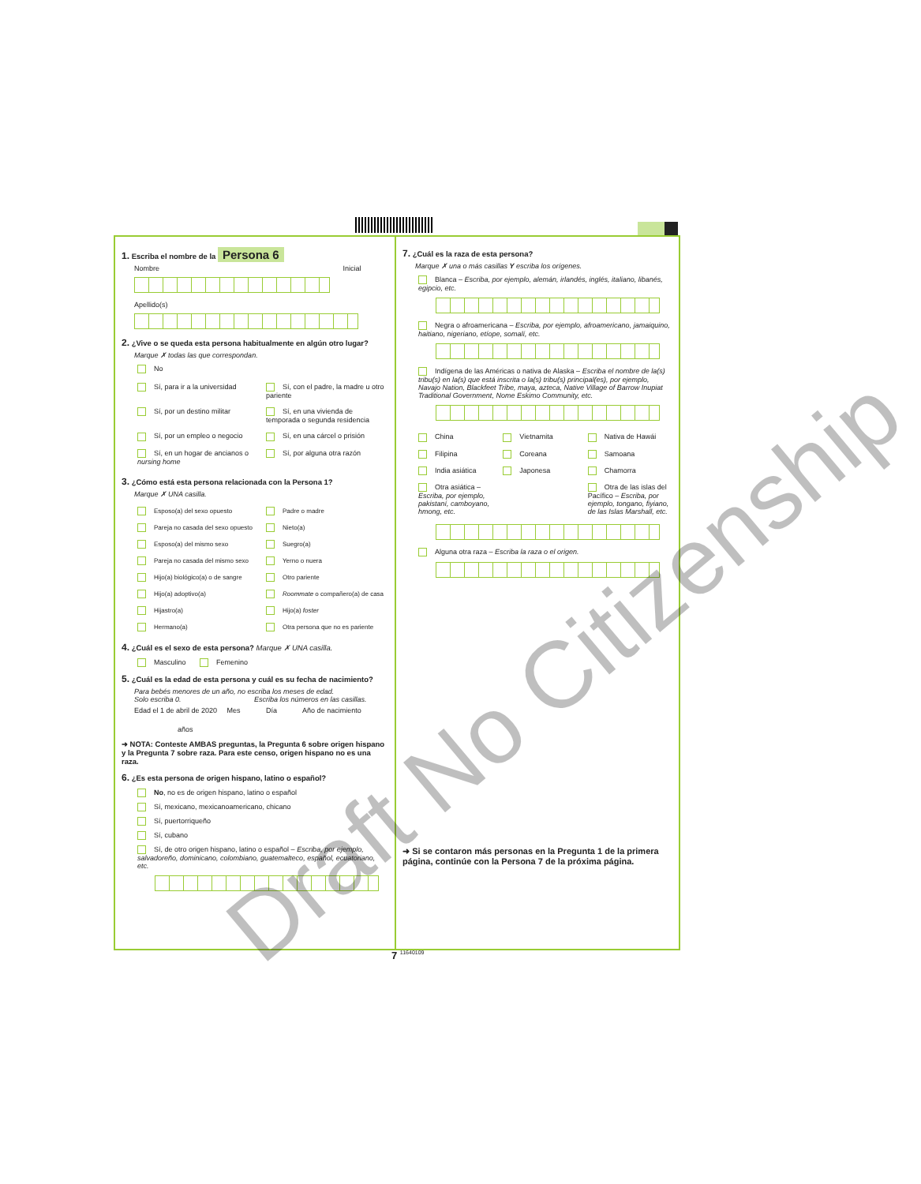1. Escriba el nombre de la Persona 6
Nombre Inicial
Apellido(s)
2. ¿Vive o se queda esta persona habitualmente en algún otro lugar?
Marque ✗ todas las que correspondan.
No
Sí, para ir a la universidad
Sí, con el padre, la madre u otro pariente
Sí, por un destino militar
Sí, en una vivienda de temporada o segunda residencia
Sí, por un empleo o negocio
Sí, en una cárcel o prisión
Sí, en un hogar de ancianos o nursing home
Sí, por alguna otra razón
3. ¿Cómo está esta persona relacionada con la Persona 1?
Marque ✗ UNA casilla.
Esposo(a) del sexo opuesto
Padre o madre
Pareja no casada del sexo opuesto
Nieto(a)
Esposo(a) del mismo sexo
Suegro(a)
Pareja no casada del mismo sexo
Yerno o nuera
Hijo(a) biológico(a) o de sangre
Otro pariente
Hijo(a) adoptivo(a)
Roommate o compañero(a) de casa
Hijastro(a)
Hijo(a) foster
Hermano(a)
Otra persona que no es pariente
4. ¿Cuál es el sexo de esta persona? Marque ✗ UNA casilla.
Masculino Femenino
5. ¿Cuál es la edad de esta persona y cuál es su fecha de nacimiento?
Para bebés menores de un año, no escriba los meses de edad.
Solo escriba 0. Escriba los números en las casillas.
Edad el 1 de abril de 2020 Mes Día Año de nacimiento
años
➜ NOTA: Conteste AMBAS preguntas, la Pregunta 6 sobre origen hispano y la Pregunta 7 sobre raza. Para este censo, origen hispano no es una raza.
6. ¿Es esta persona de origen hispano, latino o español?
No, no es de origen hispano, latino o español
Sí, mexicano, mexicanoamericano, chicano
Sí, puertorriqueño
Sí, cubano
Sí, de otro origen hispano, latino o español – Escriba, por ejemplo, salvadoreño, dominicano, colombiano, guatemalteco, español, ecuatoriano, etc.
7. ¿Cuál es la raza de esta persona?
Marque ✗ una o más casillas Y escriba los orígenes.
Blanca – Escriba, por ejemplo, alemán, irlandés, inglés, italiano, libanés, egipcio, etc.
Negra o afroamericana – Escriba, por ejemplo, afroamericano, jamaiquino, haitiano, nigeriano, etíope, somalí, etc.
Indígena de las Américas o nativa de Alaska – Escriba el nombre de la(s) tribu(s) en la(s) que está inscrita o la(s) tribu(s) principal(es), por ejemplo, Navajo Nation, Blackfeet Tribe, maya, azteca, Native Village of Barrow Inupiat Traditional Government, Nome Eskimo Community, etc.
China
Vietnamita
Nativa de Hawái
Filipina
Coreana
Samoana
India asiática
Japonesa
Chamorra
Otra asiática – Escriba, por ejemplo, pakistaní, camboyano, hmong, etc.
Otra de las islas del Pacífico – Escriba, por ejemplo, tongano, fiyiano, de las Islas Marshall, etc.
Alguna otra raza – Escriba la raza o el origen.
➜ Si se contaron más personas en la Pregunta 1 de la primera página, continúe con la Persona 7 de la próxima página.
7 11640109
Draft No Citizenship